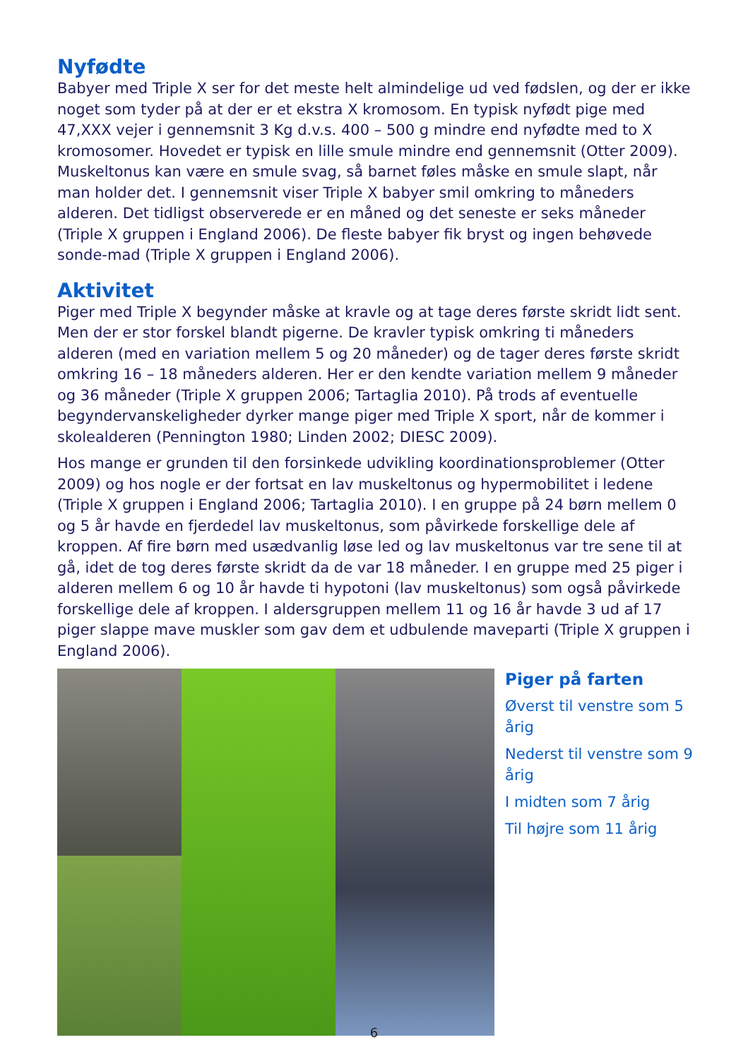Nyfødte
Babyer med Triple X ser for det meste helt almindelige ud ved fødslen, og der er ikke noget som tyder på at der er et ekstra X kromosom. En typisk nyfødt pige med 47,XXX vejer i gennemsnit 3 Kg d.v.s. 400 – 500 g mindre end nyfødte med to X kromosomer. Hovedet er typisk en lille smule mindre end gennemsnit (Otter 2009). Muskeltonus kan være en smule svag, så barnet føles måske en smule slapt, når man holder det. I gennemsnit viser Triple X babyer smil omkring to måneders alderen. Det tidligst observerede er en måned og det seneste er seks måneder (Triple X gruppen i England 2006). De fleste babyer fik bryst og ingen behøvede sonde-mad (Triple X gruppen i England 2006).
Aktivitet
Piger med Triple X begynder måske at kravle og at tage deres første skridt lidt sent. Men der er stor forskel blandt pigerne. De kravler typisk omkring ti måneders alderen (med en variation mellem 5 og 20 måneder) og de tager deres første skridt omkring 16 – 18 måneders alderen. Her er den kendte variation mellem 9 måneder og 36 måneder (Triple X gruppen 2006; Tartaglia 2010). På trods af eventuelle begyndervanskeligheder dyrker mange piger med Triple X sport, når de kommer i skolealderen (Pennington 1980; Linden 2002; DIESC 2009).
Hos mange er grunden til den forsinkede udvikling koordinationsproblemer (Otter 2009) og hos nogle er der fortsat en lav muskeltonus og hypermobilitet i ledene (Triple X gruppen i England 2006; Tartaglia 2010). I en gruppe på 24 børn mellem 0 og 5 år havde en fjerdedel lav muskeltonus, som påvirkede forskellige dele af kroppen. Af fire børn med usædvanlig løse led og lav muskeltonus var tre sene til at gå, idet de tog deres første skridt da de var 18 måneder. I en gruppe med 25 piger i alderen mellem 6 og 10 år havde ti hypotoni (lav muskeltonus) som også påvirkede forskellige dele af kroppen. I aldersgruppen mellem 11 og 16 år havde 3 ud af 17 piger slappe mave muskler som gav dem et udbulende maveparti (Triple X gruppen i England 2006).
Piger på farten
Øverst til venstre som 5 årig
Nederst til venstre som 9 årig
I midten som 7 årig
Til højre som 11 årig
6